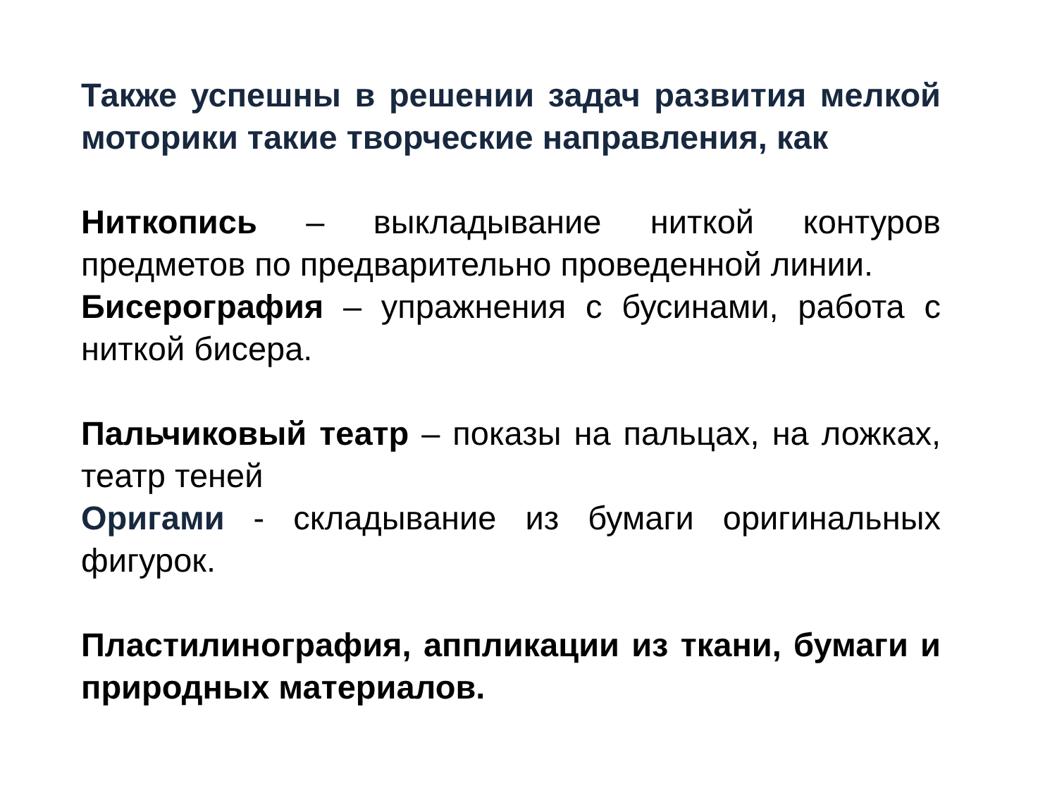Также успешны в решении задач развития мелкой моторики такие творческие направления, как
Ниткопись – выкладывание ниткой контуров предметов по предварительно проведенной линии.
Бисерография – упражнения с бусинами, работа с ниткой бисера.
Пальчиковый театр – показы на пальцах, на ложках, театр теней
Оригами - складывание из бумаги оригинальных фигурок.
Пластилинография, аппликации из ткани, бумаги и природных материалов.